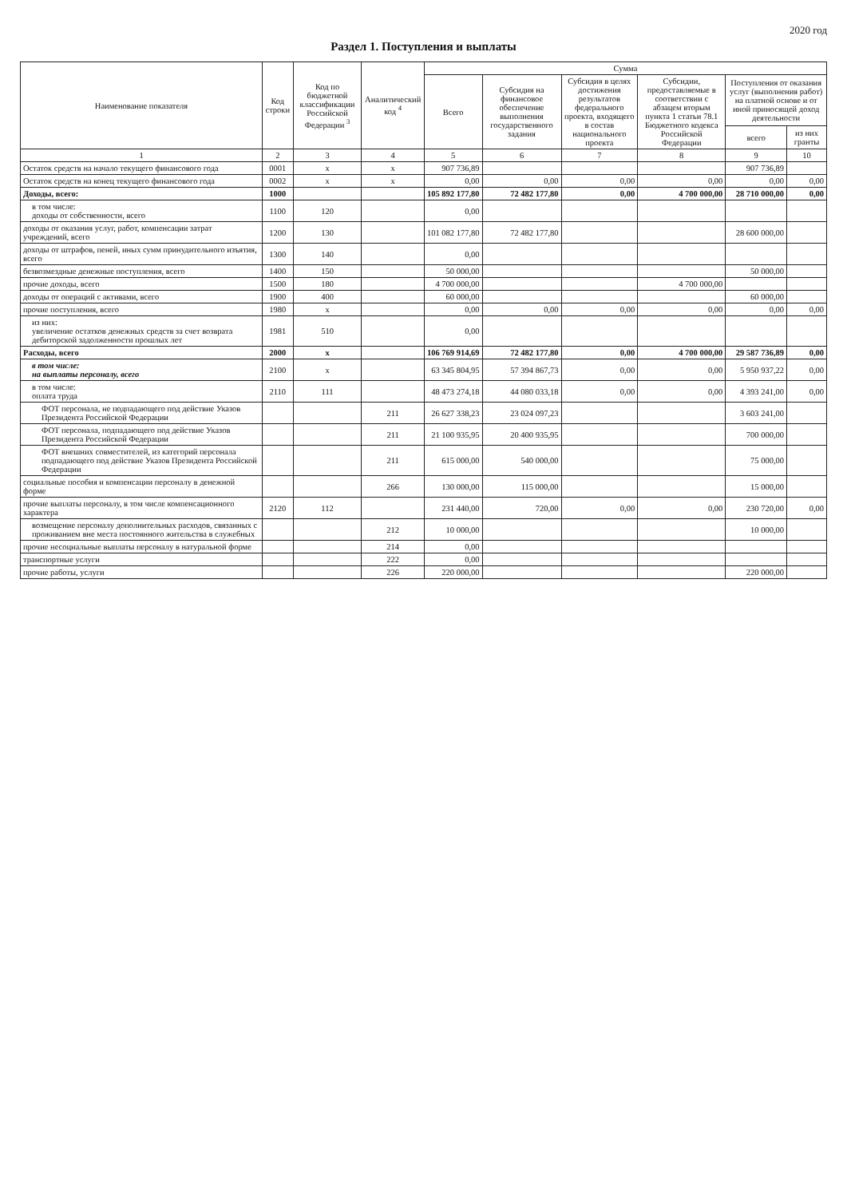2020 год
Раздел 1. Поступления и выплаты
| Наименование показателя | Код строки | Код по бюджетной классификации Российской Федерации <sup>3</sup> | Аналитический код <sup>4</sup> | Сумма | | | | | |
| --- | --- | --- | --- | --- | --- | --- | --- | --- | --- |
| | | | | Всего | Субсидия на финансовое обеспечение выполнения государственного задания | Субсидия в целях достижения результатов федерального проекта, входящего в состав национального проекта | Субсидии, предоставляемые в соответствии с абзацем вторым пункта 1 статьи 78.1 Бюджетного кодекса Российской Федерации | Поступления от оказания услуг (выполнения работ) на платной основе и от иной приносящей доход деятельности | |
| | | | | | | | | всего | из них гранты |
| 1 | 2 | 3 | 4 | 5 | 6 | 7 | 8 | 9 | 10 |
| Остаток средств на начало текущего финансового года | 0001 | x | x | 907 736,89 | | | | 907 736,89 | |
| Остаток средств на конец текущего финансового года | 0002 | x | x | 0,00 | 0,00 | 0,00 | 0,00 | 0,00 | 0,00 |
| Доходы, всего: | 1000 | | | 105 892 177,80 | 72 482 177,80 | 0,00 | 4 700 000,00 | 28 710 000,00 | 0,00 |
| в том числе: доходы от собственности, всего | 1100 | 120 | | 0,00 | | | | | |
| доходы от оказания услуг, работ, компенсации затрат учреждений, всего | 1200 | 130 | | 101 082 177,80 | 72 482 177,80 | | | 28 600 000,00 | |
| доходы от штрафов, пеней, иных сумм принудительного изъятия, всего | 1300 | 140 | | 0,00 | | | | | |
| безвозмездные денежные поступления, всего | 1400 | 150 | | 50 000,00 | | | | 50 000,00 | |
| прочие доходы, всего | 1500 | 180 | | 4 700 000,00 | | | 4 700 000,00 | | |
| доходы от операций с активами, всего | 1900 | 400 | | 60 000,00 | | | | 60 000,00 | |
| прочие поступления, всего | 1980 | x | | 0,00 | 0,00 | 0,00 | 0,00 | 0,00 | 0,00 |
| из них: увеличение остатков денежных средств за счет возврата дебиторской задолженности прошлых лет | 1981 | 510 | | 0,00 | | | | | |
| Расходы, всего | 2000 | x | | 106 769 914,69 | 72 482 177,80 | 0,00 | 4 700 000,00 | 29 587 736,89 | 0,00 |
| в том числе: на выплаты персоналу, всего | 2100 | x | | 63 345 804,95 | 57 394 867,73 | 0,00 | 0,00 | 5 950 937,22 | 0,00 |
| в том числе: оплата труда | 2110 | 111 | | 48 473 274,18 | 44 080 033,18 | 0,00 | 0,00 | 4 393 241,00 | 0,00 |
| ФОТ персонала, не подпадающего под действие Указов Президента Российской Федерации | | | 211 | 26 627 338,23 | 23 024 097,23 | | | 3 603 241,00 | |
| ФОТ персонала, подпадающего под действие Указов Президента Российской Федерации | | | 211 | 21 100 935,95 | 20 400 935,95 | | | 700 000,00 | |
| ФОТ внешних совместителей, из категорий персонала подпадающего под действие Указов Президента Российской Федерации | | | 211 | 615 000,00 | 540 000,00 | | | 75 000,00 | |
| социальные пособия и компенсации персоналу в денежной форме | | | 266 | 130 000,00 | 115 000,00 | | | 15 000,00 | |
| прочие выплаты персоналу, в том числе компенсационного характера | 2120 | 112 | | 231 440,00 | 720,00 | 0,00 | 0,00 | 230 720,00 | 0,00 |
| возмещение персоналу дополнительных расходов, связанных с проживанием вне места постоянного жительства в служебных | | | 212 | 10 000,00 | | | | 10 000,00 | |
| прочие несоциальные выплаты персоналу в натуральной форме | | | 214 | 0,00 | | | | | |
| транспортные услуги | | | 222 | 0,00 | | | | | |
| прочие работы, услуги | | | 226 | 220 000,00 | | | | 220 000,00 | |